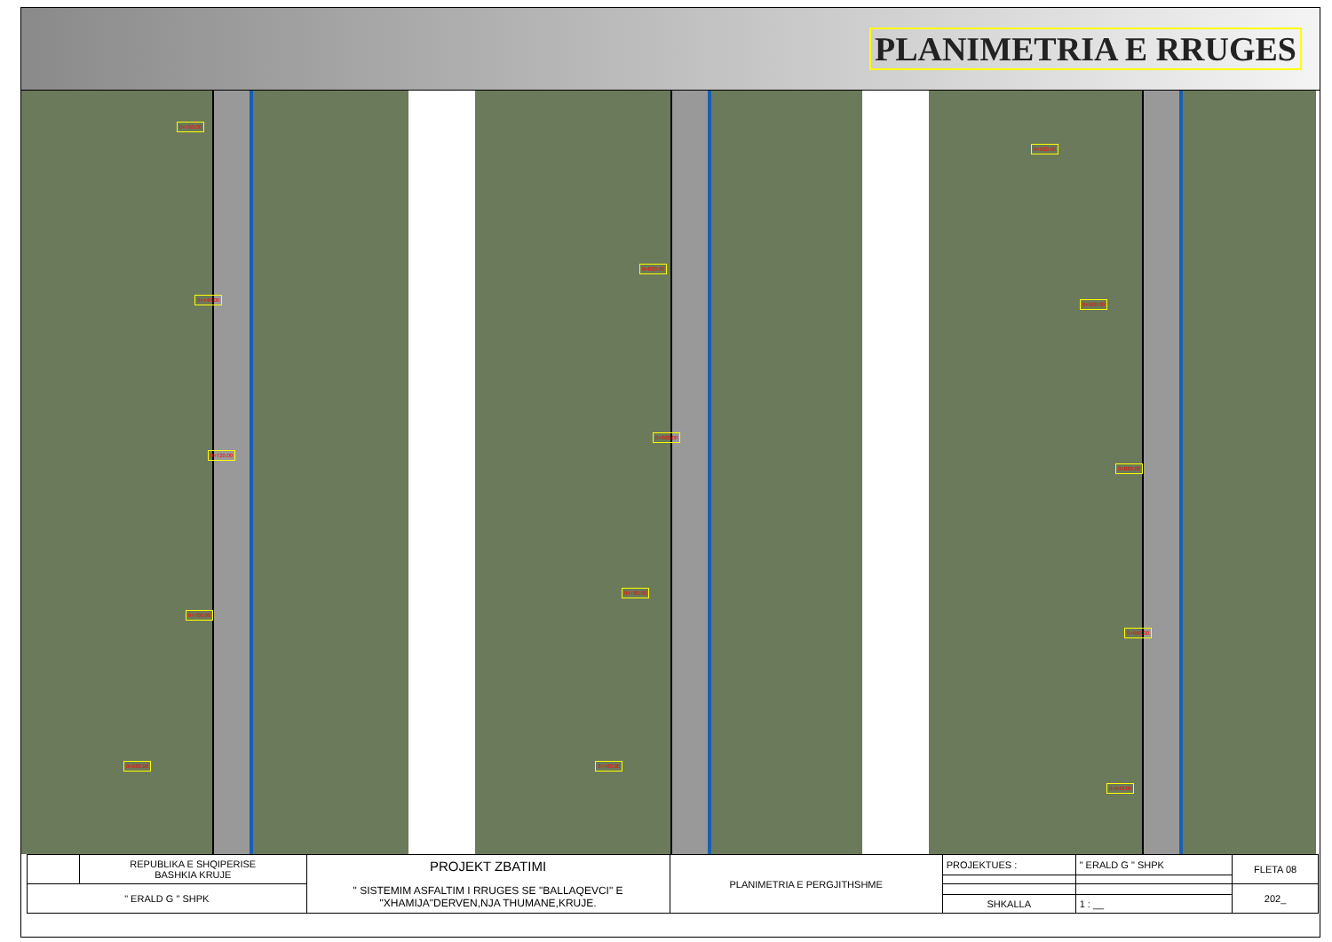PLANIMETRIA E RRUGES
0+760.00
0+740.00
0+720.00
0+700.00
0+680.00
0+820.00
0+800.00
0+780.00
0+760.00
0+920.00
0+900.00
0+880.00
0+860.00
0+840.00
| | REPUBLIKA E SHQIPERISE BASHKIA KRUJE | PROJEKT ZBATIMI " SISTEMIM ASFALTIM I RRUGES SE "BALLAQEVCI" E "XHAMIJA"DERVEN,NJA THUMANE,KRUJE. | PLANIMETRIA E PERGJITHSHME | PROJEKTUES : | " ERALD G " SHPK | FLETA 08 |
| " ERALD G " SHPK | | | | | | 202_ |
| | | | | SHKALLA | 1 : __ | |